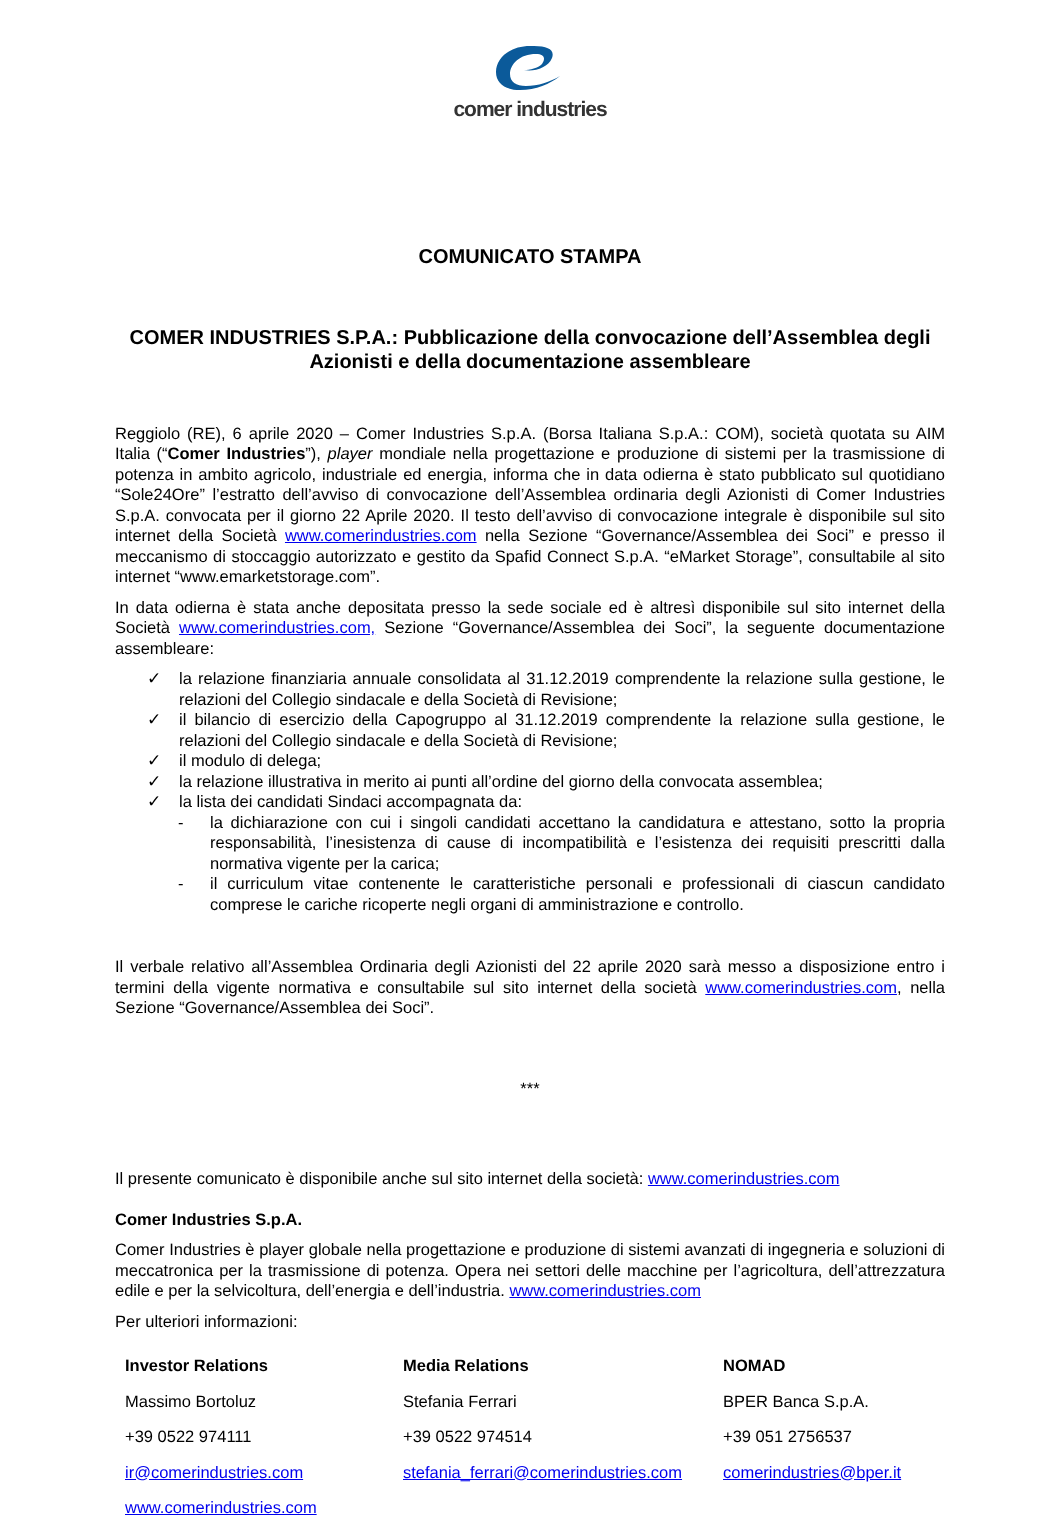comer industries
COMUNICATO STAMPA
COMER INDUSTRIES S.P.A.: Pubblicazione della convocazione dell’Assemblea degli Azionisti e della documentazione assembleare
Reggiolo (RE), 6 aprile 2020 – Comer Industries S.p.A. (Borsa Italiana S.p.A.: COM), società quotata su AIM Italia (“Comer Industries”), player mondiale nella progettazione e produzione di sistemi per la trasmissione di potenza in ambito agricolo, industriale ed energia, informa che in data odierna è stato pubblicato sul quotidiano “Sole24Ore” l’estratto dell’avviso di convocazione dell’Assemblea ordinaria degli Azionisti di Comer Industries S.p.A. convocata per il giorno 22 Aprile 2020. Il testo dell’avviso di convocazione integrale è disponibile sul sito internet della Società www.comerindustries.com nella Sezione “Governance/Assemblea dei Soci” e presso il meccanismo di stoccaggio autorizzato e gestito da Spafid Connect S.p.A. “eMarket Storage”, consultabile al sito internet “www.emarketstorage.com”.
In data odierna è stata anche depositata presso la sede sociale ed è altresì disponibile sul sito internet della Società www.comerindustries.com, Sezione “Governance/Assemblea dei Soci”, la seguente documentazione assembleare:
✓ la relazione finanziaria annuale consolidata al 31.12.2019 comprendente la relazione sulla gestione, le relazioni del Collegio sindacale e della Società di Revisione;
✓ il bilancio di esercizio della Capogruppo al 31.12.2019 comprendente la relazione sulla gestione, le relazioni del Collegio sindacale e della Società di Revisione;
✓ il modulo di delega;
✓ la relazione illustrativa in merito ai punti all’ordine del giorno della convocata assemblea;
✓ la lista dei candidati Sindaci accompagnata da:
- la dichiarazione con cui i singoli candidati accettano la candidatura e attestano, sotto la propria responsabilità, l’inesistenza di cause di incompatibilità e l’esistenza dei requisiti prescritti dalla normativa vigente per la carica;
- il curriculum vitae contenente le caratteristiche personali e professionali di ciascun candidato comprese le cariche ricoperte negli organi di amministrazione e controllo.
Il verbale relativo all’Assemblea Ordinaria degli Azionisti del 22 aprile 2020 sarà messo a disposizione entro i termini della vigente normativa e consultabile sul sito internet della società www.comerindustries.com, nella Sezione “Governance/Assemblea dei Soci”.
***
Il presente comunicato è disponibile anche sul sito internet della società: www.comerindustries.com
Comer Industries S.p.A.
Comer Industries è player globale nella progettazione e produzione di sistemi avanzati di ingegneria e soluzioni di meccatronica per la trasmissione di potenza. Opera nei settori delle macchine per l’agricoltura, dell’attrezzatura edile e per la selvicoltura, dell’energia e dell’industria. www.comerindustries.com
Per ulteriori informazioni:
| Investor Relations | Media Relations | NOMAD |
| Massimo Bortoluz | Stefania Ferrari | BPER Banca S.p.A. |
| +39 0522 974111 | +39 0522 974514 | +39 051 2756537 |
| ir@comerindustries.com | stefania_ferrari@comerindustries.com | comerindustries@bper.it |
| www.comerindustries.com | | |